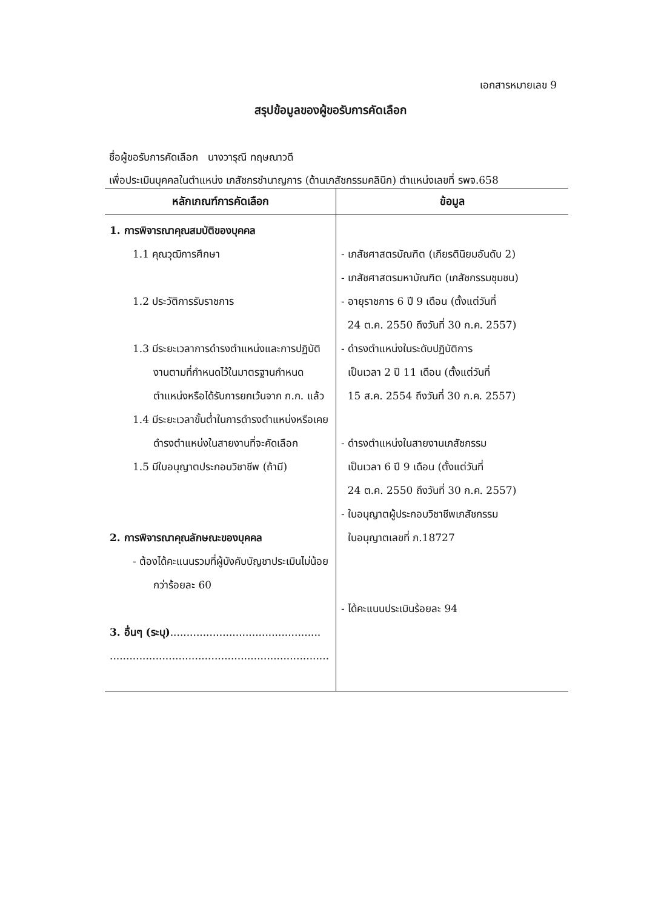เอกสารหมายเลข 9
สรุปข้อมูลของผู้ขอรับการคัดเลือก
ชื่อผู้ขอรับการคัดเลือก นางวารุณี ทฤษณาวดี
เพื่อประเมินบุคคลในตำแหน่ง เภสัชกรชำนาญการ (ด้านเภสัชกรรมคลินิก) ตำแหน่งเลขที่ รพจ.658
| หลักเกณฑ์การคัดเลือก | ข้อมูล |
| --- | --- |
| 1. การพิจารณาคุณสมบัติของบุคคล 1.1 คุณวุฒิการศึกษา 1.2 ประวัติการรับราชการ 1.3 มีระยะเวลาการดำรงตำแหน่งและการปฏิบัติงานตามที่กำหนดไว้ในมาตรฐานกำหนดตำแหน่งหรือได้รับการยกเว้นจาก ก.ก. แล้ว 1.4 มีระยะเวลาขั้นต่ำในการดำรงตำแหน่งหรือเคยดำรงตำแหน่งในสายงานที่จะคัดเลือก 1.5 มีใบอนุญาตประกอบวิชาชีพ (ถ้ามี) 2. การพิจารณาคุณลักษณะของบุคคล - ต้องได้คะแนนรวมที่ผู้บังคับบัญชาประเมินไม่น้อยกว่าร้อยละ 60 3. อื่นๆ (ระบุ) .............................................. ................................................................... | - เภสัชศาสตรบัณฑิต (เกียรตินิยมอันดับ 2) - เภสัชศาสตรมหาบัณฑิต (เภสัชกรรมชุมชน) - อายุราชการ 6 ปี 9 เดือน (ตั้งแต่วันที่ 24 ต.ค. 2550 ถึงวันที่ 30 ก.ค. 2557) - ดำรงตำแหน่งในระดับปฏิบัติการ เป็นเวลา 2 ปี 11 เดือน (ตั้งแต่วันที่ 15 ส.ค. 2554 ถึงวันที่ 30 ก.ค. 2557) - ดำรงตำแหน่งในสายงานเภสัชกรรม เป็นเวลา 6 ปี 9 เดือน (ตั้งแต่วันที่ 24 ต.ค. 2550 ถึงวันที่ 30 ก.ค. 2557) - ใบอนุญาตผู้ประกอบวิชาชีพเภสัชกรรม ใบอนุญาตเลขที่ ภ.18727 - ได้คะแนนประเมินร้อยละ 94 |